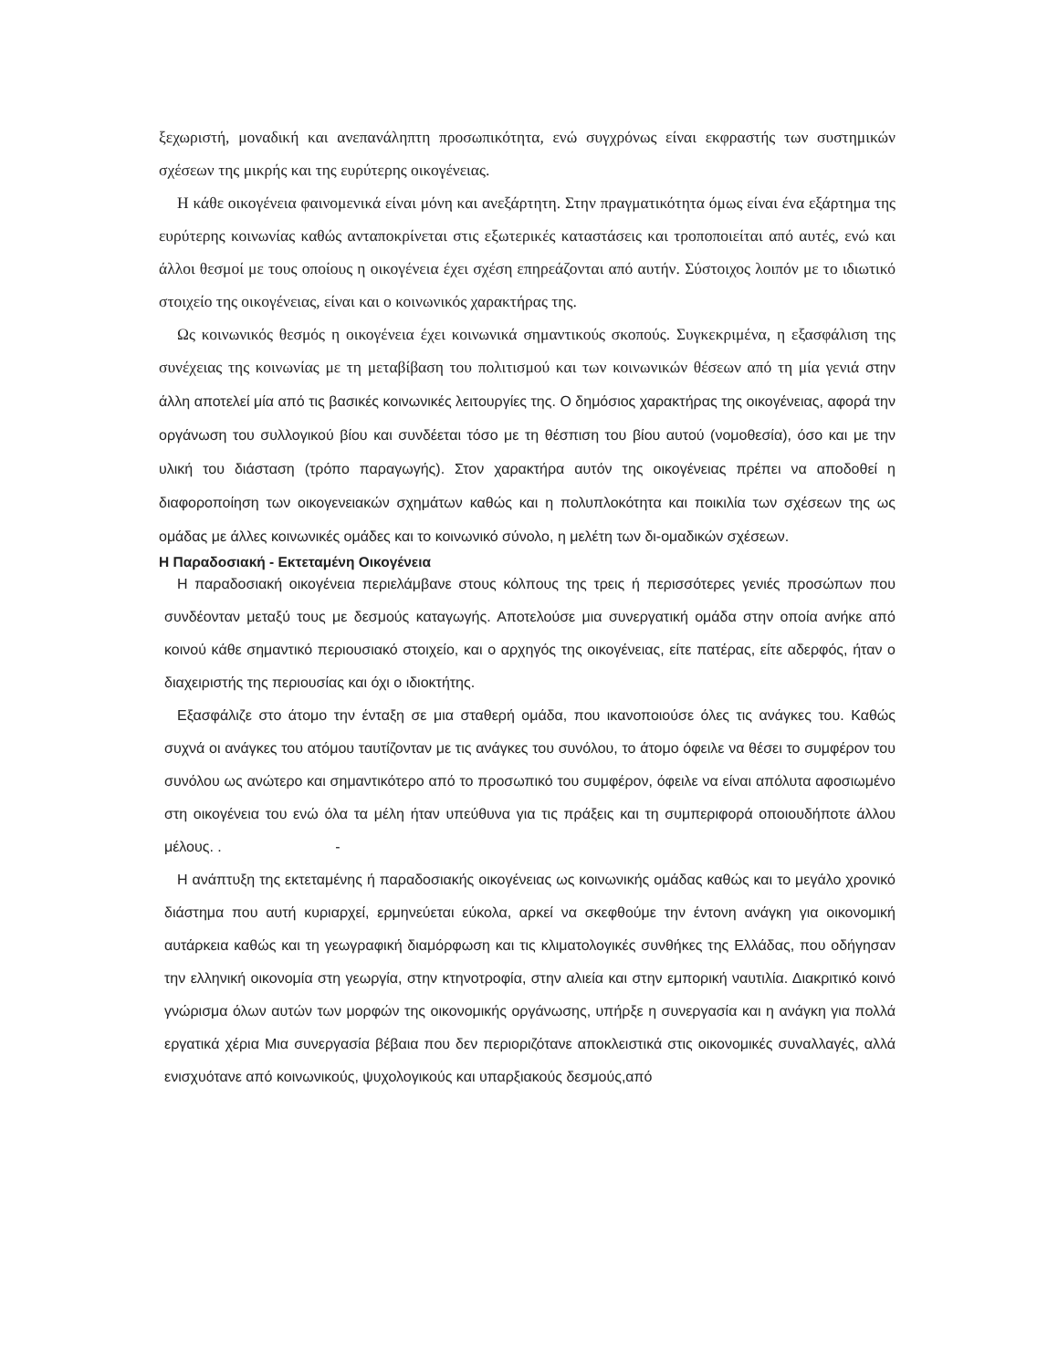ξεχωριστή, μοναδική και ανεπανάληπτη προσωπικότητα, ενώ συγχρόνως είναι εκφραστής των συστημικών σχέσεων της μικρής και της ευρύτερης οικογένειας.
Η κάθε οικογένεια φαινομενικά είναι μόνη και ανεξάρτητη. Στην πραγματικότητα όμως είναι ένα εξάρτημα της ευρύτερης κοινωνίας καθώς ανταποκρίνεται στις εξωτερικές καταστάσεις και τροποποιείται από αυτές, ενώ και άλλοι θεσμοί με τους οποίους η οικογένεια έχει σχέση επηρεάζονται από αυτήν. Σύστοιχος λοιπόν με το ιδιωτικό στοιχείο της οικογένειας, είναι και ο κοινωνικός χαρακτήρας της.
Ως κοινωνικός θεσμός η οικογένεια έχει κοινωνικά σημαντικούς σκοπούς. Συγκεκριμένα, η εξασφάλιση της συνέχειας της κοινωνίας με τη μεταβίβαση του πολιτισμού και των κοινωνικών θέσεων από τη μία γενιά στην άλλη αποτελεί μία από τις βασικές κοινωνικές λειτουργίες της. Ο δημόσιος χαρακτήρας της οικογένειας, αφορά την οργάνωση του συλλογικού βίου και συνδέεται τόσο με τη θέσπιση του βίου αυτού (νομοθεσία), όσο και με την υλική του διάσταση (τρόπο παραγωγής). Στον χαρακτήρα αυτόν της οικογένειας πρέπει να αποδοθεί η διαφοροποίηση των οικογενειακών σχημάτων καθώς και η πολυπλοκότητα και ποικιλία των σχέσεων της ως ομάδας με άλλες κοινωνικές ομάδες και το κοινωνικό σύνολο, η μελέτη των δι-ομαδικών σχέσεων.
Η Παραδοσιακή - Εκτεταμένη Οικογένεια
Η παραδοσιακή οικογένεια περιελάμβανε στους κόλπους της τρεις ή περισσότερες γενιές προσώπων που συνδέονταν μεταξύ τους με δεσμούς καταγωγής. Αποτελούσε μια συνεργατική ομάδα στην οποία ανήκε από κοινού κάθε σημαντικό περιουσιακό στοιχείο, και ο αρχηγός της οικογένειας, είτε πατέρας, είτε αδερφός, ήταν ο διαχειριστής της περιουσίας και όχι ο ιδιοκτήτης.
Εξασφάλιζε στο άτομο την ένταξη σε μια σταθερή ομάδα, που ικανοποιούσε όλες τις ανάγκες του. Καθώς συχνά οι ανάγκες του ατόμου ταυτίζονταν με τις ανάγκες του συνόλου, το άτομο όφειλε να θέσει το συμφέρον του συνόλου ως ανώτερο και σημαντικότερο από το προσωπικό του συμφέρον, όφειλε να είναι απόλυτα αφοσιωμένο στη οικογένεια του ενώ όλα τα μέλη ήταν υπεύθυνα για τις πράξεις και τη συμπεριφορά οποιουδήποτε άλλου μέλους. . -
Η ανάπτυξη της εκτεταμένης ή παραδοσιακής οικογένειας ως κοινωνικής ομάδας καθώς και το μεγάλο χρονικό διάστημα που αυτή κυριαρχεί, ερμηνεύεται εύκολα, αρκεί να σκεφθούμε την έντονη ανάγκη για οικονομική αυτάρκεια καθώς και τη γεωγραφική διαμόρφωση και τις κλιματολογικές συνθήκες της Ελλάδας, που οδήγησαν την ελληνική οικονομία στη γεωργία, στην κτηνοτροφία, στην αλιεία και στην εμπορική ναυτιλία. Διακριτικό κοινό γνώρισμα όλων αυτών των μορφών της οικονομικής οργάνωσης, υπήρξε η συνεργασία και η ανάγκη για πολλά εργατικά χέρια Μια συνεργασία βέβαια που δεν περιοριζότανε αποκλειστικά στις οικονομικές συναλλαγές, αλλά ενισχυότανε από κοινωνικούς, ψυχολογικούς και υπαρξιακούς δεσμούς,από